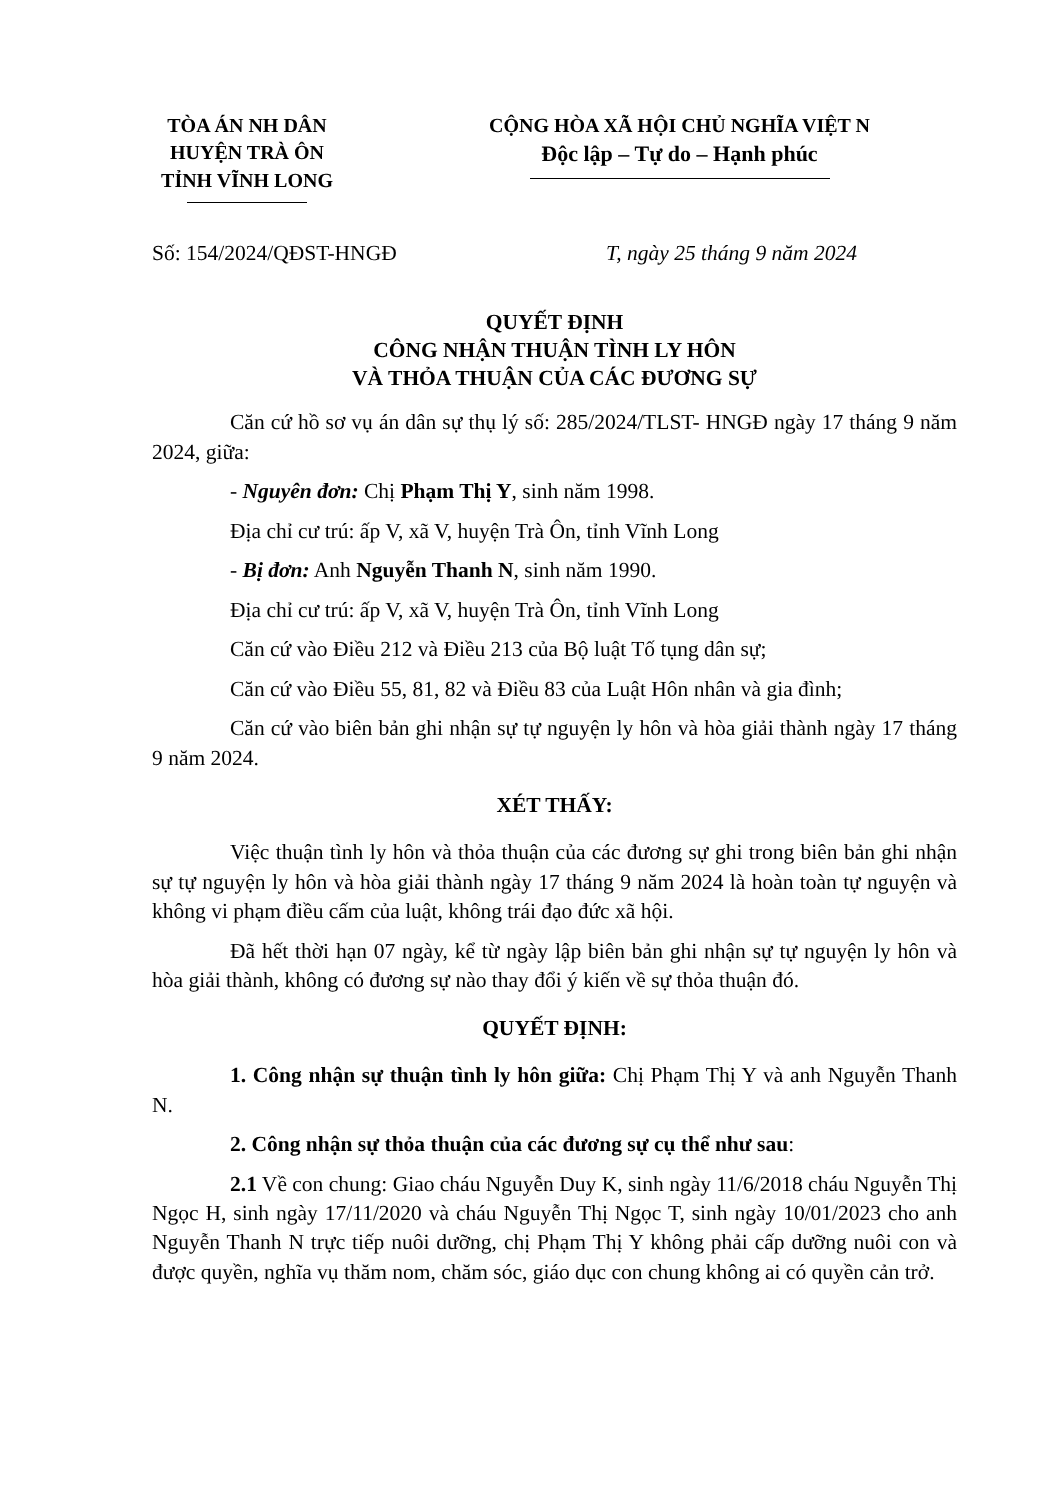TÒA ÁN NH DÂN
HUYỆN TRÀ ÔN
TỈNH VĨNH LONG
CỘNG HÒA XÃ HỘI CHỦ NGHĨA VIỆT N
Độc lập – Tự do – Hạnh phúc
Số: 154/2024/QĐST-HNGĐ T, ngày 25 tháng 9 năm 2024
QUYẾT ĐỊNH
CÔNG NHẬN THUẬN TÌNH LY HÔN
VÀ THỎA THUẬN CỦA CÁC ĐƯƠNG SỰ
Căn cứ hồ sơ vụ án dân sự thụ lý số: 285/2024/TLST- HNGĐ ngày 17 tháng 9 năm 2024, giữa:
- Nguyên đơn: Chị Phạm Thị Y, sinh năm 1998.
Địa chỉ cư trú: ấp V, xã V, huyện Trà Ôn, tỉnh Vĩnh Long
- Bị đơn: Anh Nguyễn Thanh N, sinh năm 1990.
Địa chỉ cư trú: ấp V, xã V, huyện Trà Ôn, tỉnh Vĩnh Long
Căn cứ vào Điều 212 và Điều 213 của Bộ luật Tố tụng dân sự;
Căn cứ vào Điều 55, 81, 82 và Điều 83 của Luật Hôn nhân và gia đình;
Căn cứ vào biên bản ghi nhận sự tự nguyện ly hôn và hòa giải thành ngày 17 tháng 9 năm 2024.
XÉT THẤY:
Việc thuận tình ly hôn và thỏa thuận của các đương sự ghi trong biên bản ghi nhận sự tự nguyện ly hôn và hòa giải thành ngày 17 tháng 9 năm 2024 là hoàn toàn tự nguyện và không vi phạm điều cấm của luật, không trái đạo đức xã hội.
Đã hết thời hạn 07 ngày, kể từ ngày lập biên bản ghi nhận sự tự nguyện ly hôn và hòa giải thành, không có đương sự nào thay đổi ý kiến về sự thỏa thuận đó.
QUYẾT ĐỊNH:
1. Công nhận sự thuận tình ly hôn giữa: Chị Phạm Thị Y và anh Nguyễn Thanh N.
2. Công nhận sự thỏa thuận của các đương sự cụ thể như sau:
2.1 Về con chung: Giao cháu Nguyễn Duy K, sinh ngày 11/6/2018 cháu Nguyễn Thị Ngọc H, sinh ngày 17/11/2020 và cháu Nguyễn Thị Ngọc T, sinh ngày 10/01/2023 cho anh Nguyễn Thanh N trực tiếp nuôi dưỡng, chị Phạm Thị Y không phải cấp dưỡng nuôi con và được quyền, nghĩa vụ thăm nom, chăm sóc, giáo dục con chung không ai có quyền cản trở.